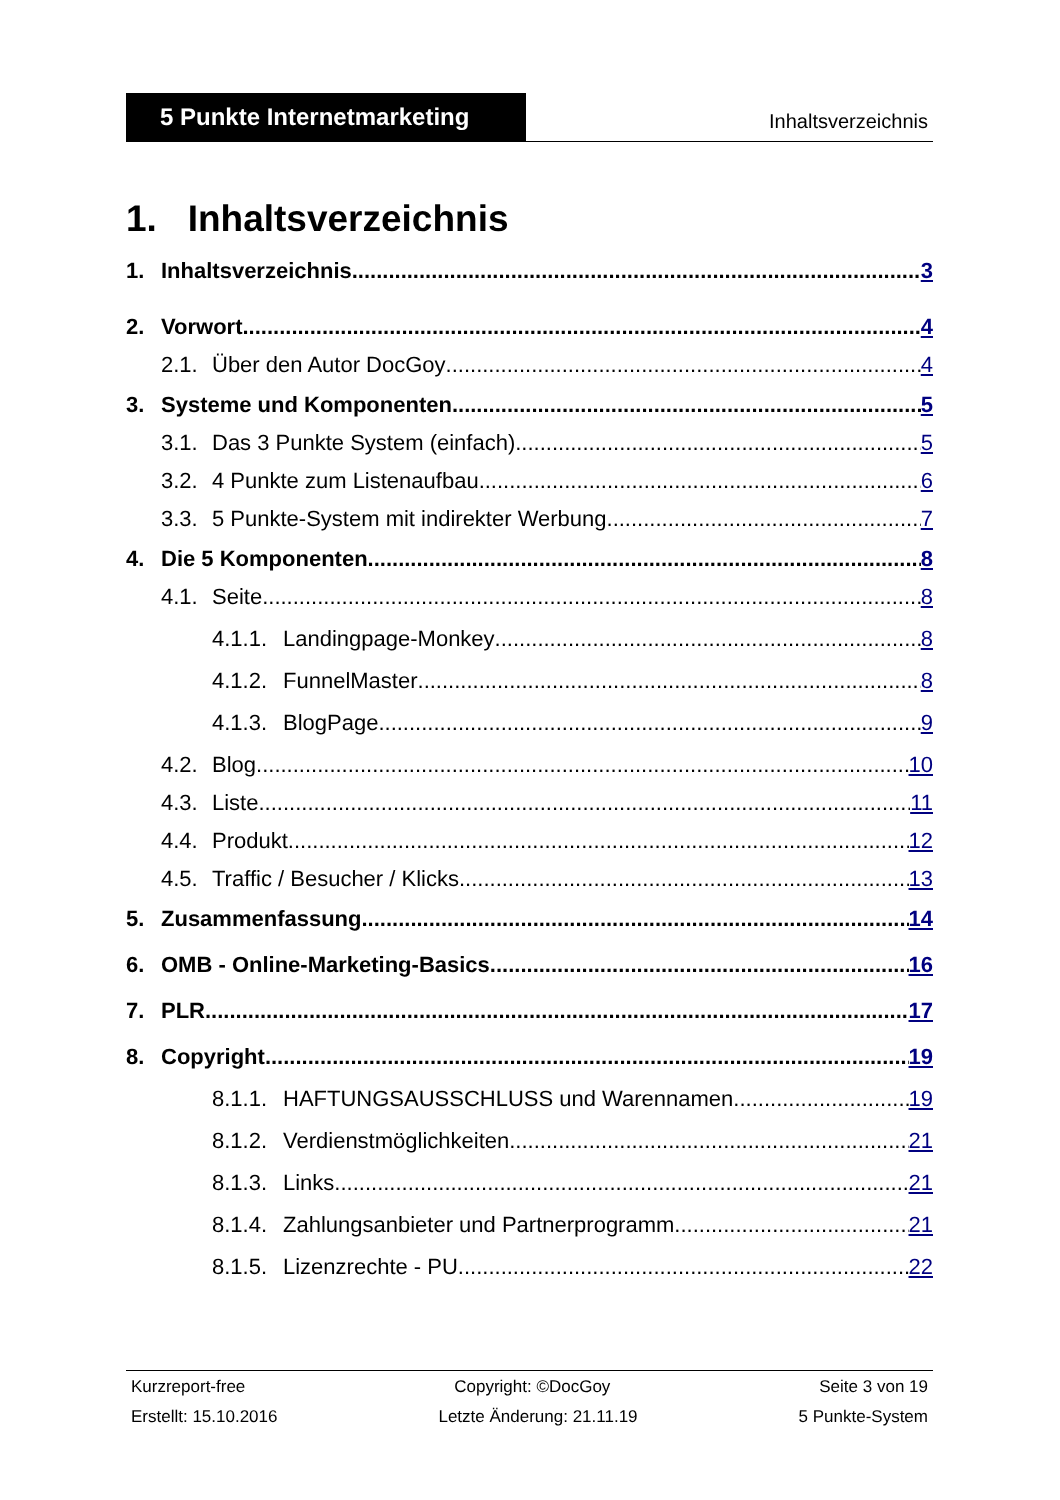5 Punkte Internetmarketing
Inhaltsverzeichnis
1. Inhaltsverzeichnis
1. Inhaltsverzeichnis 3
2. Vorwort 4
2.1. Über den Autor DocGoy 4
3. Systeme und Komponenten 5
3.1. Das 3 Punkte System (einfach) 5
3.2. 4 Punkte zum Listenaufbau 6
3.3. 5 Punkte-System mit indirekter Werbung 7
4. Die 5 Komponenten 8
4.1. Seite 8
4.1.1. Landingpage-Monkey 8
4.1.2. FunnelMaster 8
4.1.3. BlogPage 9
4.2. Blog 10
4.3. Liste 11
4.4. Produkt 12
4.5. Traffic / Besucher / Klicks 13
5. Zusammenfassung 14
6. OMB - Online-Marketing-Basics 16
7. PLR 17
8. Copyright 19
8.1.1. HAFTUNGSAUSSCHLUSS und Warennamen 19
8.1.2. Verdienstmöglichkeiten 21
8.1.3. Links 21
8.1.4. Zahlungsanbieter und Partnerprogramm 21
8.1.5. Lizenzrechte - PU 22
Kurzreport-free Copyright: ©DocGoy Seite 3 von 19
Erstellt: 15.10.2016 Letzte Änderung: 21.11.19 5 Punkte-System